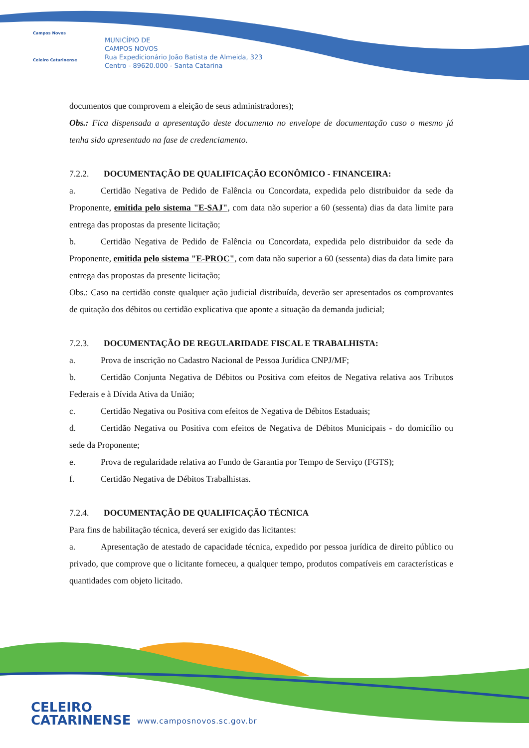Campos Novos
Celeiro Catarinense
MUNICÍPIO DE
CAMPOS NOVOS
Rua Expedicionário João Batista de Almeida, 323
Centro - 89620.000 - Santa Catarina
documentos que comprovem a eleição de seus administradores);
Obs.: Fica dispensada a apresentação deste documento no envelope de documentação caso o mesmo já tenha sido apresentado na fase de credenciamento.
7.2.2. DOCUMENTAÇÃO DE QUALIFICAÇÃO ECONÔMICO - FINANCEIRA:
a. Certidão Negativa de Pedido de Falência ou Concordata, expedida pelo distribuidor da sede da Proponente, emitida pelo sistema "E-SAJ", com data não superior a 60 (sessenta) dias da data limite para entrega das propostas da presente licitação;
b. Certidão Negativa de Pedido de Falência ou Concordata, expedida pelo distribuidor da sede da Proponente, emitida pelo sistema "E-PROC", com data não superior a 60 (sessenta) dias da data limite para entrega das propostas da presente licitação;
Obs.: Caso na certidão conste qualquer ação judicial distribuída, deverão ser apresentados os comprovantes de quitação dos débitos ou certidão explicativa que aponte a situação da demanda judicial;
7.2.3. DOCUMENTAÇÃO DE REGULARIDADE FISCAL E TRABALHISTA:
a. Prova de inscrição no Cadastro Nacional de Pessoa Jurídica CNPJ/MF;
b. Certidão Conjunta Negativa de Débitos ou Positiva com efeitos de Negativa relativa aos Tributos Federais e à Dívida Ativa da União;
c. Certidão Negativa ou Positiva com efeitos de Negativa de Débitos Estaduais;
d. Certidão Negativa ou Positiva com efeitos de Negativa de Débitos Municipais - do domicílio ou sede da Proponente;
e. Prova de regularidade relativa ao Fundo de Garantia por Tempo de Serviço (FGTS);
f. Certidão Negativa de Débitos Trabalhistas.
7.2.4. DOCUMENTAÇÃO DE QUALIFICAÇÃO TÉCNICA
Para fins de habilitação técnica, deverá ser exigido das licitantes:
a. Apresentação de atestado de capacidade técnica, expedido por pessoa jurídica de direito público ou privado, que comprove que o licitante forneceu, a qualquer tempo, produtos compatíveis em características e quantidades com objeto licitado.
CELEIRO
CATARINENSE
www.camposnovos.sc.gov.br